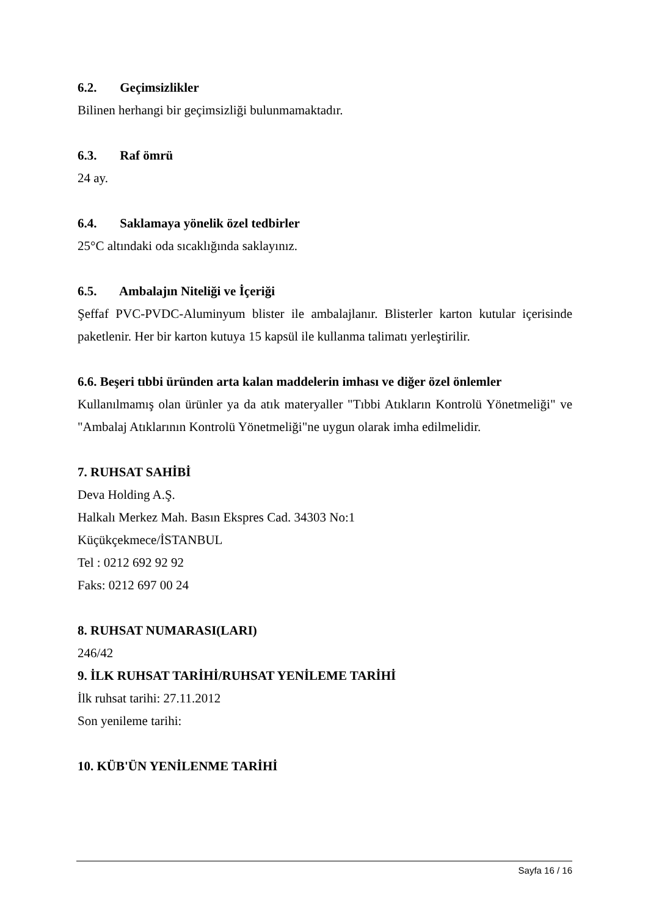6.2. Geçimsizlikler
Bilinen herhangi bir geçimsizliği bulunmamaktadır.
6.3. Raf ömrü
24 ay.
6.4. Saklamaya yönelik özel tedbirler
25°C altındaki oda sıcaklığında saklayınız.
6.5. Ambalajın Niteliği ve İçeriği
Şeffaf PVC-PVDC-Aluminyum blister ile ambalajlanır. Blisterler karton kutular içerisinde paketlenir. Her bir karton kutuya 15 kapsül ile kullanma talimatı yerleştirilir.
6.6. Beşeri tıbbi üründen arta kalan maddelerin imhası ve diğer özel önlemler
Kullanılmamış olan ürünler ya da atık materyaller "Tıbbi Atıkların Kontrolü Yönetmeliği" ve "Ambalaj Atıklarının Kontrolü Yönetmeliği"ne uygun olarak imha edilmelidir.
7. RUHSAT SAHİBİ
Deva Holding A.Ş.
Halkalı Merkez Mah. Basın Ekspres Cad. 34303 No:1
Küçükçekmece/İSTANBUL
Tel : 0212 692 92 92
Faks: 0212 697 00 24
8. RUHSAT NUMARASI(LARI)
246/42
9. İLK RUHSAT TARİHİ/RUHSAT YENİLEME TARİHİ
İlk ruhsat tarihi: 27.11.2012
Son yenileme tarihi:
10. KÜB'ÜN YENİLENME TARİHİ
Sayfa 16 / 16